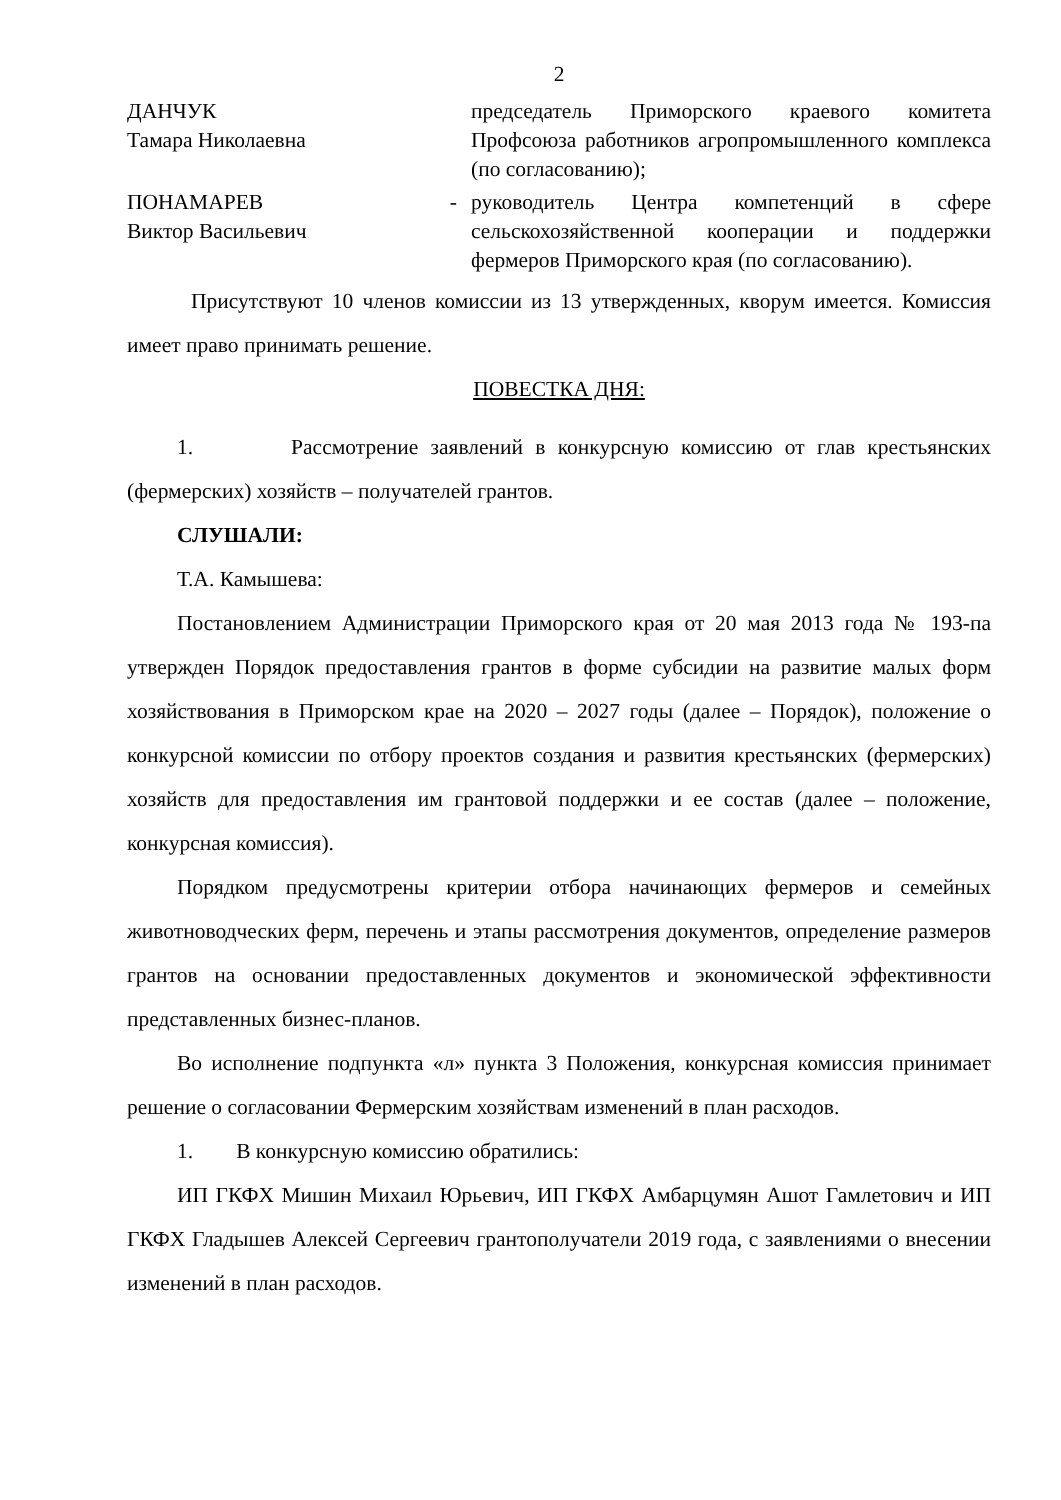2
| ДАНЧУК Тамара Николаевна | | председатель Приморского краевого комитета Профсоюза работников агропромышленного комплекса (по согласованию); |
| ПОНАМАРЕВ Виктор Васильевич | - | руководитель Центра компетенций в сфере сельскохозяйственной кооперации и поддержки фермеров Приморского края (по согласованию). |
Присутствуют 10 членов комиссии из 13 утвержденных, кворум имеется. Комиссия имеет право принимать решение.
ПОВЕСТКА ДНЯ:
1. Рассмотрение заявлений в конкурсную комиссию от глав крестьянских (фермерских) хозяйств – получателей грантов.
СЛУШАЛИ:
Т.А. Камышева:
Постановлением Администрации Приморского края от 20 мая 2013 года № 193-па утвержден Порядок предоставления грантов в форме субсидии на развитие малых форм хозяйствования в Приморском крае на 2020 – 2027 годы (далее – Порядок), положение о конкурсной комиссии по отбору проектов создания и развития крестьянских (фермерских) хозяйств для предоставления им грантовой поддержки и ее состав (далее – положение, конкурсная комиссия).
Порядком предусмотрены критерии отбора начинающих фермеров и семейных животноводческих ферм, перечень и этапы рассмотрения документов, определение размеров грантов на основании предоставленных документов и экономической эффективности представленных бизнес-планов.
Во исполнение подпункта «л» пункта 3 Положения, конкурсная комиссия принимает решение о согласовании Фермерским хозяйствам изменений в план расходов.
1. В конкурсную комиссию обратились:
ИП ГКФХ Мишин Михаил Юрьевич, ИП ГКФХ Амбарцумян Ашот Гамлетович и ИП ГКФХ Гладышев Алексей Сергеевич грантополучатели 2019 года, с заявлениями о внесении изменений в план расходов.